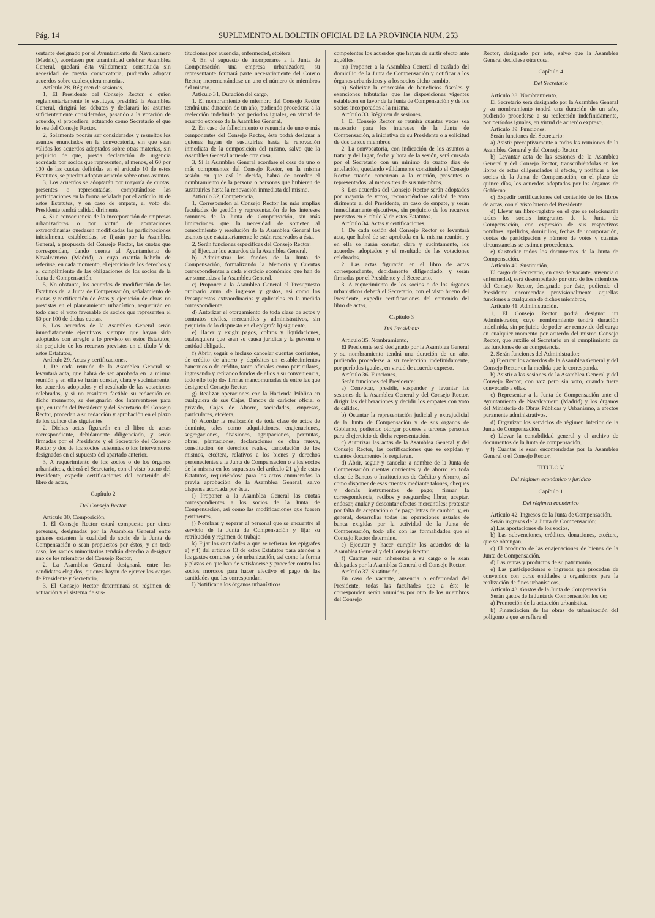Pág. 14 SUPLEMENTO AL BOLETIN OFICIAL DE LA PROVINCIA NUM. 253
sentante designado por el Ayuntamiento de Navalcarnero (Madrid), acordasen por unanimidad celebrar Asamblea General, quedará ésta válidamente constituida sin necesidad de previa convocatoria, pudiendo adoptar acuerdos sobre cualesquiera materias.
Artículo 28. Régimen de sesiones.
1. El Presidente del Consejo Rector, o quien reglamentariamente le sustituya, presidirá la Asamblea General, dirigirá los debates y declarará los asuntos suficientemente considerados, pasando a la votación de acuerdo, si procediere, actuando como Secretario el que lo sea del Consejo Rector.
2. Solamente podrán ser considerados y resueltos los asuntos enunciados en la convocatoria, sin que sean válidos los acuerdos adoptados sobre otras materias, sin perjuicio de que, previa declaración de urgencia acordada por socios que representen, al menos, el 60 por 100 de las cuotas definidas en el artículo 10 de estos Estatutos, se puedan adoptar acuerdo sobre otros asuntos.
3. Los acuerdos se adoptarán por mayoría de cuotas, presentes o representadas, computándose las participaciones en la forma señalada por el artículo 10 de estos Estatutos, y en caso de empate, el voto del Presidente tendrá calidad dirimente.
4. Si a consecuencia de la incorporación de empresas urbanizadoras o por virtud de aportaciones extraordinarias quedasen modificadas las participaciones inicialmente establecidas, se fijarán por la Asamblea General, a propuesta del Consejo Rector, las cuotas que correspondan, dando cuenta al Ayuntamiento de Navalcarnero (Madrid), a cuya cuantía habrán de referirse, en cada momento, el ejercicio de los derechos y el cumplimiento de las obligaciones de los socios de la Junta de Compensación.
5. No obstante, los acuerdos de modificación de los Estatutos de la Junta de Compensación, señalamiento de cuotas y rectificación de éstas y ejecución de obras no previstas en el planeamiento urbanístico, requerirán en todo caso el voto favorable de socios que representen el 60 por 100 de dichas cuotas.
6. Los acuerdos de la Asamblea General serán inmediatamente ejecutivos, siempre que hayan sido adoptados con arreglo a lo previsto en estos Estatutos, sin perjuicio de los recursos previstos en el título V de estos Estatutos.
Artículo 29. Actas y certificaciones.
1. De cada reunión de la Asamblea General se levantará acta, que habrá de ser aprobada en la misma reunión y en ella se harán constar, clara y sucintamente, los acuerdos adoptados y el resultado de las votaciones celebradas, y si no resultara factible su redacción en dicho momento, se designarán dos Interventores para que, en unión del Presidente y del Secretario del Consejo Rector, procedan a su redacción y aprobación en el plazo de los quince días siguientes.
2. Dichas actas figurarán en el libro de actas correspondiente, debidamente diligenciado, y serán firmadas por el Presidente y el Secretario del Consejo Rector y dos de los socios asistentes o los Interventores designados en el supuesto del apartado anterior.
3. A requerimiento de los socios o de los órganos urbanísticos, deberá el Secretario, con el visto bueno del Presidente, expedir certificaciones del contenido del libro de actas.
Capítulo 2
Del Consejo Rector
Artículo 30. Composición.
1. El Consejo Rector estará compuesto por cinco personas, designadas por la Asamblea General entre quienes ostenten la cualidad de socio de la Junta de Compensación o sean propuestos por éstos, y en todo caso, los socios minoritarios tendrán derecho a designar uno de los miembros del Consejo Rector.
2. La Asamblea General designará, entre los candidatos elegidos, quienes hayan de ejercer los cargos de Presidente y Secretario.
3. El Consejo Rector determinará su régimen de actuación y el sistema de sus-
tituciones por ausencia, enfermedad, etcétera.
4. En el supuesto de incorporarse a la Junta de Compensación una empresa urbanizadora, su representante formará parte necesariamente del Consjo Rector, incrementándose en uno el número de miembros del mismo.
Artículo 31. Duración del cargo.
1. El nombramiento de miembro del Consejo Rector tendrá una duración de un año, pudiendo procederse a la reelección indefinida por períodos iguales, en virtud de acuerdo expreso de la Asamblea General.
2. En caso de fallecimiento o renuncia de uno o más componentes del Consejo Rector, éste podrá designar a quienes hayan de sustituirles hasta la renovación inmediata de la composición del mismo, salvo que la Asamblea General acuerde otra cosa.
3. Si la Asamblea General acordase el cese de uno o más componentes del Consejo Rector, en la misma sesión en que así lo decida, habrá de acordar el nombramiento de la persona o personas que hubieren de sustituirles hasta la renovación inmediata del mismo.
Artículo 32. Competencia.
1. Corresponden al Consejo Rector las más amplias facultades de gestión y representación de los intereses comunes de la Junta de Compensación, sin más limitaciones que la necesidad de someter al conocimiento y resolución de la Asamblea General los asuntos que estatutariamente le están reservados a ésta.
2. Serán funciones específicas del Consejo Rector:
a) Ejecutar los acuerdos de la Asamblea General.
b) Administrar los fondos de la Junta de Compensación, formalizando la Memoria y Cuentas correspondientes a cada ejercicio económico que han de ser sometidas a la Asamblea General.
c) Proponer a la Asamblea General el Presupuesto ordinario anual de ingresos y gastos, así como los Presupuestos extraordinarios y aplicarlos en la medida correspondiente.
d) Autorizar el otorgamiento de toda clase de actos y contratos civiles, mercantiles y administrativos, sin perjuicio de lo dispuesto en el epígrafe h) siguiente.
e) Hacer y exigir pagos, cobros y liquidaciones, cualesquiera que sean su causa jurídica y la persona o entidad obligada.
f) Abrir, seguir e incluso cancelar cuentas corrientes, de crédito de ahorro y depósitos en establecimientos bancarios o de crédito, tanto oficiales como particulares, ingresando y retirando fondos de ellos a su conveniencia, todo ello bajo dos firmas mancomunadas de entre las que designe el Consejo Rector.
g) Realizar operaciones con la Hacienda Pública en cualquiera de sus Cajas, Bancos de carácter oficial o privado, Cajas de Ahorro, sociedades, empresas, particulares, etcétera.
h) Acordar la realización de toda clase de actos de dominio, tales como adquisiciones, enajenaciones, segregaciones, divisiones, agrupaciones, permutas, obras, plantaciones, declaraciones de obra nueva, constitución de derechos reales, cancelación de los mismos, etcétera, relativos a los bienes y derechos pertenecientes a la Junta de Compensación o a los socios de la misma en los supuestos del artículo 21 g) de estos Estatutos, requiriéndose para los actos enumerados la previa aprobación de la Asamblea General, salvo dispensa acordada por ésta.
i) Proponer a la Asamblea General las cuotas correspondientes a los socios de la Junta de Compensación, así como las modificaciones que fuesen pertinentes.
j) Nombrar y separar al personal que se encuentre al servicio de la Junta de Compensación y fijar su retribución y régimen de trabajo.
k) Fijar las cantidades a que se refieran los epígrafes e) y f) del artículo 13 de estos Estatutos para atender a los gastos comunes y de urbanización, así como la forma y plazos en que han de satisfacerse y proceder contra los socios morosos para hacer efectivo el pago de las cantidades que les correspondan.
l) Notificar a los órganos urbanísticos
competentes los acuerdos que hayan de surtir efecto ante aquéllos.
m) Proponer a la Asamblea General el traslado del domicilio de la Junta de Compensación y notificar a los órganos urbanísticos y a los socios dicho cambio.
n) Solicitar la concesión de beneficios fiscales y exenciones tributarias que las disposiciones vigentes establecen en favor de la Junta de Compensación y de los socios incorporados a la misma.
Artículo 33. Régimen de sesiones.
1. El Consejo Rector se reunirá cuantas veces sea necesario para los intereses de la Junta de Compensación, a iniciativa de su Presidente o a solicitud de dos de sus miembros.
2. La convocatoria, con indicación de los asuntos a tratar y del lugar, fecha y hora de la sesión, será cursada por el Secretario con un mínimo de cuatro días de antelación, quedando válidamente constituido el Consejo Rector cuando concurran a la reunión, presentes o representados, al menos tres de sus miembros.
3. Los acuerdos del Consejo Rector serán adoptados por mayoría de votos, reconociéndose calidad de voto dirimente al del Presidente, en caso de empate, y serán inmediatamente ejecutivos, sin perjuicio de los recursos previstos en el título V de estos Estatutos.
Artículo 34. Actas y certificaciones.
1. De cada sesión del Consejo Rector se levantará acta, que habrá de ser aprobada en la misma reunión, y en ella se harán constar, clara y sucintamente, los acuerdos adoptados y el resultado de las votaciones celebradas.
2. Las actas figurarán en el libro de actas correspondiente, debidamente diligenciado, y serán firmadas por el Presidente y el Secretario.
3. A requerimiento de los socios o de los órganos urbanísticos deberá el Secretario, con el visto bueno del Presidente, expedir certificaciones del contenido del libro de actas.
Capítulo 3
Del Presidente
Artículo 35. Nombramiento.
El Presidente será designado por la Asamblea General y su nombramiento tendrá una duración de un año, pudiendo procederse a su reelección indefinidamente, por períodos iguales, en virtud de acuerdo expreso.
Artículo 36. Funciones.
Serán funciones del Presidente:
a) Convocar, presidir, suspender y levantar las sesiones de la Asamblea General y del Consejo Rector, dirigir las deliberaciones y decidir los empates con voto de calidad.
b) Ostentar la representación judicial y extrajudicial de la Junta de Compensación y de sus órganos de Gobierno, pudiendo otorgar poderes a terceras personas para el ejercicio de dicha representación.
c) Autorizar las actas de la Asamblea General y del Consejo Rector, las certificaciones que se expidan y cuantos documentos lo requieran.
d) Abrir, seguir y cancelar a nombre de la Junta de Compensación cuentas corrientes y de ahorro en toda clase de Bancos o Instituciones de Crédito y Ahorro, así como disponer de esas cuentas mediante talones, cheques y demás instrumentos de pago; firmar la correspondencia, recibos y resguardos; librar, aceptar, endosar, anular y descontar efectos mercantiles; protestar por falta de aceptación o de pago letras de cambio, y, en general, desarrollar todas las operaciones usuales de banca exigidas por la actividad de la Junta de Compensación, todo ello con las formalidades que el Consejo Rector determine.
e) Ejecutar y hacer cumplir los acuerdos de la Asamblea General y del Consejo Rector.
f) Cuantas sean inherentes a su cargo o le sean delegadas por la Asamblea General o el Consejo Rector.
Artículo 37. Sustitución.
En caso de vacante, ausencia o enfermedad del Presidente, todas las facultades que a éste le corresponden serán asumidas por otro de los miembros del Consejo
Rector, designado por éste, salvo que la Asamblea General decidiese otra cosa.
Capítulo 4
Del Secretario
Artículo 38. Nombramiento.
El Secretario será designado por la Asamblea General y su nombramiento tendrá una duración de un año, pudiendo procederse a su reelección indefinidamente, por períodos iguales, en virtud de acuerdo expreso.
Artículo 39. Funciones.
Serán funciones del Secretario:
a) Asistir preceptivamente a todas las reuniones de la Asamblea General y del Consejo Rector.
b) Levantar acta de las sesiones de la Asamblea General y del Consejo Rector, transcribiéndolas en los libros de actas diligenciados al efecto, y notificar a los socios de la Junta de Compensación, en el plazo de quince días, los acuerdos adoptados por los órganos de Gobierno.
c) Expedir certificaciones del contenido de los libros de actas, con el visto bueno del Presidente.
d) Llevar un libro-registro en el que se relacionarán todos los socios integrantes de la Junta de Compensación, con expresión de sus respectivos nombres, apellidos, domicilios, fechas de incorporación, cuotas de participación y número de votos y cuantas circunstancias se estimen procedentes.
e) Custodiar todos los documentos de la Junta de Compensación.
Artículo 40. Sustitución.
El cargo de Secretario, en caso de vacante, ausencia o enfermedad, será desempeñado por otro de los miembros del Consejo Rector, designado por éste, pudiendo el Presidente encomendar provisionalmente aquellas funciones a cualquiera de dichos miembros.
Artículo 41. Administración.
1. El Consejo Rector podrá designar un Administrador, cuyo nombramiento tendrá duración indefinida, sin perjuicio de poder ser removido del cargo en cualquier momento por acuerdo del mismo Consejo Rector, que auxilie el Secretario en el cumplimiento de las funciones de su competencia.
2. Serán funciones del Administrador:
a) Ejecutar los acuerdos de la Asamblea General y del Consejo Rector en la medida que le corresponda.
b) Asistir a las sesiones de la Asamblea General y del Consejo Rector, con voz pero sin voto, cuando fuere convocado a ellas.
c) Representar a la Junta de Compensación ante el Ayuntamiento de Navalcarnero (Madrid) y los órganos del Ministerio de Obras Públicas y Urbanismo, a efectos puramente administrativos.
d) Organizar los servicios de régimen interior de la Junta de Compensación.
e) Llevar la contabilidad general y el archivo de documentos de la Junta de compensación.
f) Cuantas le sean encomendadas por la Asamblea General o el Consejo Rector.
TITULO V
Del régimen económico y jurídico
Capítulo 1
Del régimen económico
Artículo 42. Ingresos de la Junta de Compensación.
Serán ingresos de la Junta de Compensación:
a) Las aportaciones de los socios.
b) Las subvenciones, créditos, donaciones, etcétera, que se obtengan.
c) El producto de las enajenaciones de bienes de la Junta de Compensación.
d) Las rentas y productos de su patrimonio.
e) Las participaciones e ingresos que procedan de convenios con otras entidades u organismos para la realización de fines urbanísticos.
Artículo 43. Gastos de la Junta de Compensación.
Serán gastos de la Junta de Compensación los de:
a) Promoción de la actuación urbanística.
b) Financiación de las obras de urbanización del polígono a que se refiere el